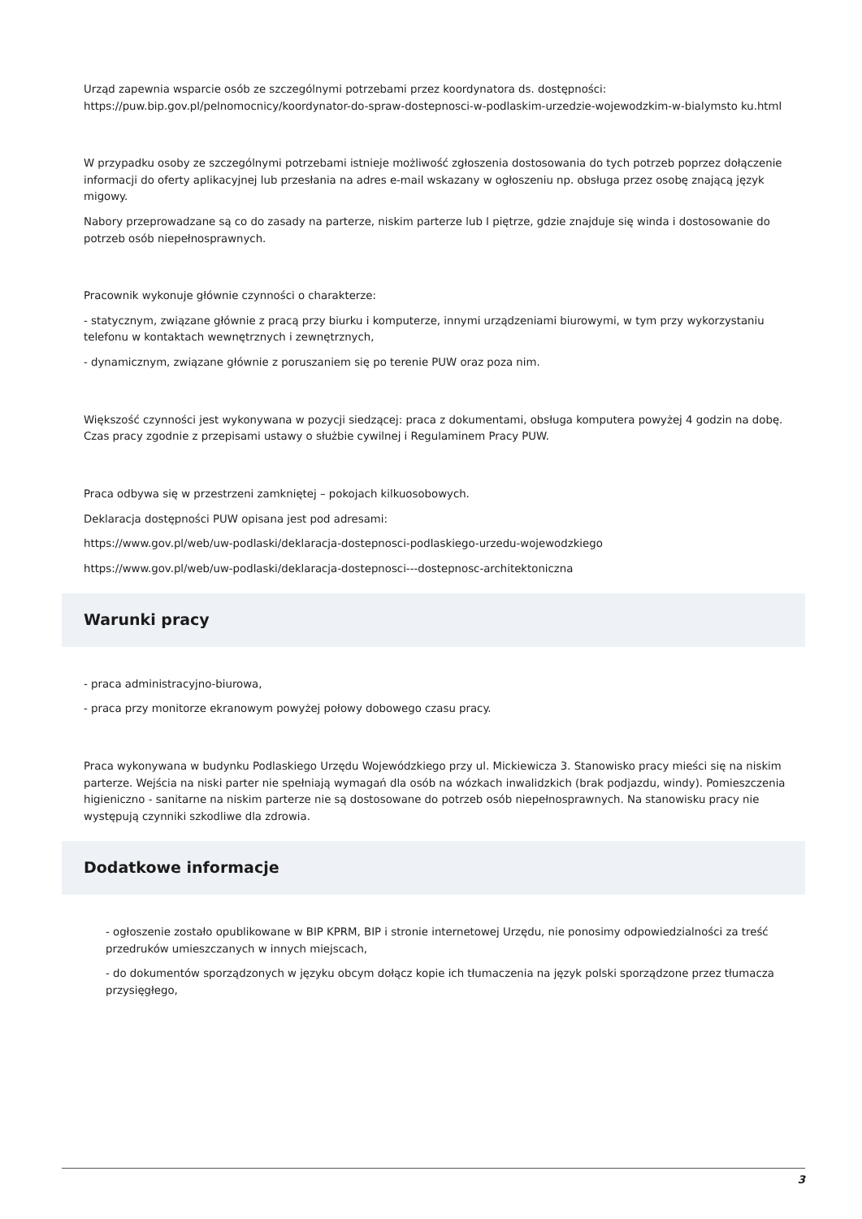Urząd zapewnia wsparcie osób ze szczególnymi potrzebami przez koordynatora ds. dostępności: https://puw.bip.gov.pl/pelnomocnicy/koordynator-do-spraw-dostepnosci-w-podlaskim-urzedzie-wojewodzkim-w-bialymsto ku.html
W przypadku osoby ze szczególnymi potrzebami istnieje możliwość zgłoszenia dostosowania do tych potrzeb poprzez dołączenie informacji do oferty aplikacyjnej lub przesłania na adres e-mail wskazany w ogłoszeniu np. obsługa przez osobę znającą język migowy.
Nabory przeprowadzane są co do zasady na parterze, niskim parterze lub I piętrze, gdzie znajduje się winda i dostosowanie do potrzeb osób niepełnosprawnych.
Pracownik wykonuje głównie czynności o charakterze:
- statycznym, związane głównie z pracą przy biurku i komputerze, innymi urządzeniami biurowymi, w tym przy wykorzystaniu telefonu w kontaktach wewnętrznych i zewnętrznych,
- dynamicznym, związane głównie z poruszaniem się po terenie PUW oraz poza nim.
Większość czynności jest wykonywana w pozycji siedzącej: praca z dokumentami, obsługa komputera powyżej 4 godzin na dobę. Czas pracy zgodnie z przepisami ustawy o służbie cywilnej i Regulaminem Pracy PUW.
Praca odbywa się w przestrzeni zamkniętej – pokojach kilkuosobowych.
Deklaracja dostępności PUW opisana jest pod adresami:
https://www.gov.pl/web/uw-podlaski/deklaracja-dostepnosci-podlaskiego-urzedu-wojewodzkiego
https://www.gov.pl/web/uw-podlaski/deklaracja-dostepnosci---dostepnosc-architektoniczna
Warunki pracy
- praca administracyjno-biurowa,
- praca przy monitorze ekranowym powyżej połowy dobowego czasu pracy.
Praca wykonywana w budynku Podlaskiego Urzędu Wojewódzkiego przy ul. Mickiewicza 3. Stanowisko pracy mieści się na niskim parterze. Wejścia na niski parter nie spełniają wymagań dla osób na wózkach inwalidzkich (brak podjazdu, windy). Pomieszczenia higieniczno - sanitarne na niskim parterze nie są dostosowane do potrzeb osób niepełnosprawnych. Na stanowisku pracy nie występują czynniki szkodliwe dla zdrowia.
Dodatkowe informacje
- ogłoszenie zostało opublikowane w BIP KPRM, BIP i stronie internetowej Urzędu, nie ponosimy odpowiedzialności za treść przedruków umieszczanych w innych miejscach,
- do dokumentów sporządzonych w języku obcym dołącz kopie ich tłumaczenia na język polski sporządzone przez tłumacza przysięgłego,
3